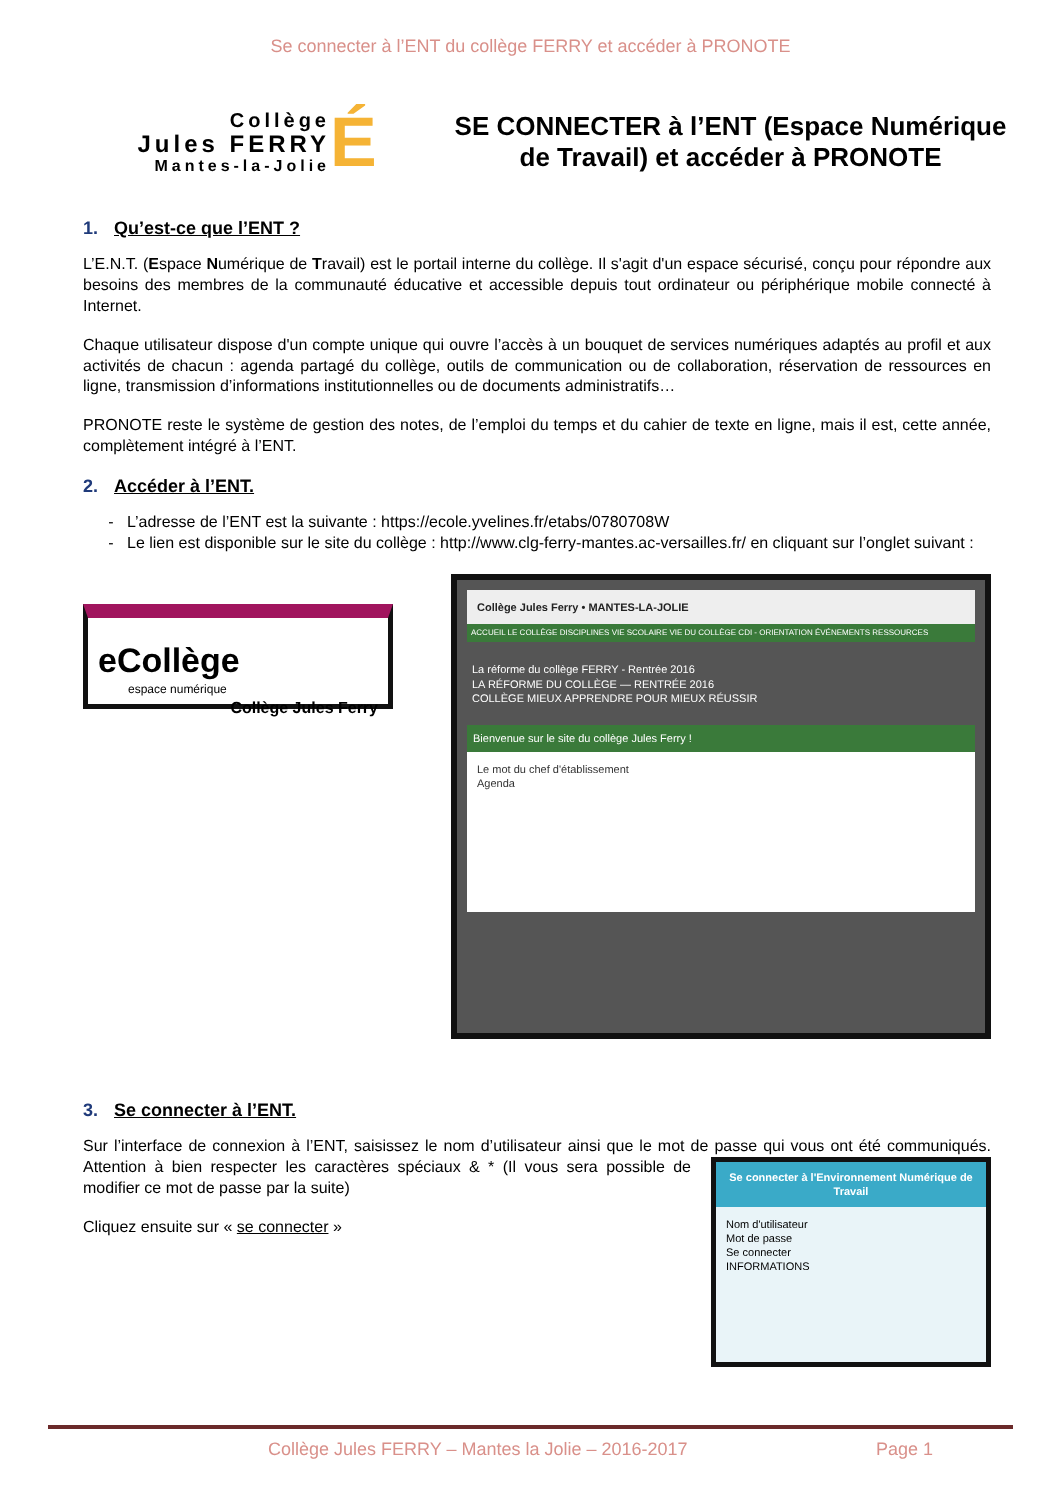Se connecter à l’ENT du collège FERRY et accéder à PRONOTE
Collège
Jules FERRY
Mantes-la-Jolie
É
SE CONNECTER à l’ENT (Espace Numérique
de Travail) et accéder à PRONOTE
1. Qu’est-ce que l’ENT ?
L’E.N.T. (Espace Numérique de Travail) est le portail interne du collège. Il s'agit d'un espace sécurisé, conçu pour répondre aux besoins des membres de la communauté éducative et accessible depuis tout ordinateur ou périphérique mobile connecté à Internet.
Chaque utilisateur dispose d'un compte unique qui ouvre l’accès à un bouquet de services numériques adaptés au profil et aux activités de chacun : agenda partagé du collège, outils de communication ou de collaboration, réservation de ressources en ligne, transmission d’informations institutionnelles ou de documents administratifs…
PRONOTE reste le système de gestion des notes, de l’emploi du temps et du cahier de texte en ligne, mais il est, cette année, complètement intégré à l’ENT.
2. Accéder à l’ENT.
L’adresse de l’ENT est la suivante : https://ecole.yvelines.fr/etabs/0780708W
Le lien est disponible sur le site du collège : http://www.clg-ferry-mantes.ac-versailles.fr/ en cliquant sur l’onglet suivant :
eCollège
espace numérique
Collège Jules Ferry
Collège Jules Ferry • MANTES-LA-JOLIE
ACCUEIL LE COLLÈGE DISCIPLINES VIE SCOLAIRE VIE DU COLLÈGE CDI - ORIENTATION ÉVÉNEMENTS RESSOURCES
La réforme du collège FERRY - Rentrée 2016
LA RÉFORME DU COLLÈGE — RENTRÉE 2016
COLLÈGE MIEUX APPRENDRE POUR MIEUX RÉUSSIR
Bienvenue sur le site du collège Jules Ferry !
Le mot du chef d'établissement
Agenda
3. Se connecter à l’ENT.
Sur l’interface de connexion à l’ENT, saisissez le nom d’utilisateur ainsi que le mot de passe qui vous ont été communiqués. Attention à bien respecter les caractères spéciaux &
Se connecter à l'Environnement Numérique de Travail
Nom d'utilisateur
Mot de passe
Se connecter
INFORMATIONS
* (Il vous sera possible de modifier ce mot de passe par la suite)
Cliquez ensuite sur « se connecter »
Collège Jules FERRY – Mantes la Jolie – 2016-2017 Page 1